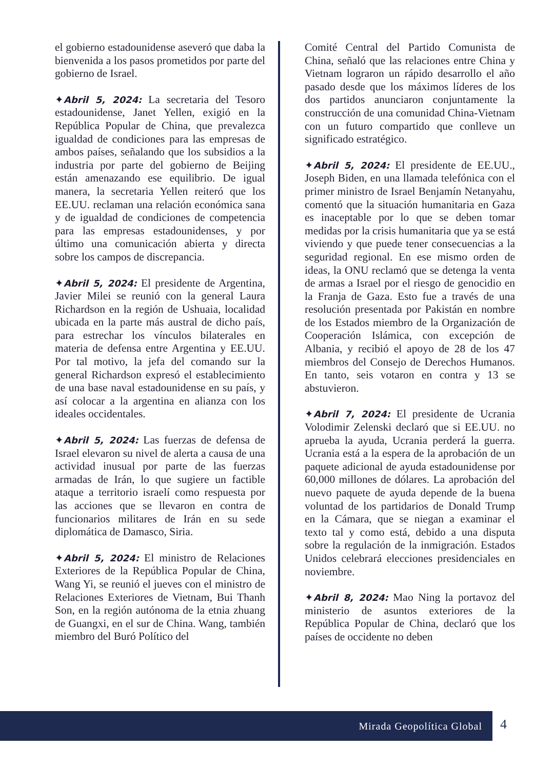el gobierno estadounidense aseveró que daba la bienvenida a los pasos prometidos por parte del gobierno de Israel.
✦Abril 5, 2024: La secretaria del Tesoro estadounidense, Janet Yellen, exigió en la República Popular de China, que prevalezca igualdad de condiciones para las empresas de ambos países, señalando que los subsidios a la industria por parte del gobierno de Beijing están amenazando ese equilibrio. De igual manera, la secretaria Yellen reiteró que los EE.UU. reclaman una relación económica sana y de igualdad de condiciones de competencia para las empresas estadounidenses, y por último una comunicación abierta y directa sobre los campos de discrepancia.
✦Abril 5, 2024: El presidente de Argentina, Javier Milei se reunió con la general Laura Richardson en la región de Ushuaia, localidad ubicada en la parte más austral de dicho país, para estrechar los vínculos bilaterales en materia de defensa entre Argentina y EE.UU. Por tal motivo, la jefa del comando sur la general Richardson expresó el establecimiento de una base naval estadounidense en su país, y así colocar a la argentina en alianza con los ideales occidentales.
✦Abril 5, 2024: Las fuerzas de defensa de Israel elevaron su nivel de alerta a causa de una actividad inusual por parte de las fuerzas armadas de Irán, lo que sugiere un factible ataque a territorio israelí como respuesta por las acciones que se llevaron en contra de funcionarios militares de Irán en su sede diplomática de Damasco, Siria.
✦Abril 5, 2024: El ministro de Relaciones Exteriores de la República Popular de China, Wang Yi, se reunió el jueves con el ministro de Relaciones Exteriores de Vietnam, Bui Thanh Son, en la región autónoma de la etnia zhuang de Guangxi, en el sur de China. Wang, también miembro del Buró Político del
Comité Central del Partido Comunista de China, señaló que las relaciones entre China y Vietnam lograron un rápido desarrollo el año pasado desde que los máximos líderes de los dos partidos anunciaron conjuntamente la construcción de una comunidad China-Vietnam con un futuro compartido que conlleve un significado estratégico.
✦Abril 5, 2024: El presidente de EE.UU., Joseph Biden, en una llamada telefónica con el primer ministro de Israel Benjamín Netanyahu, comentó que la situación humanitaria en Gaza es inaceptable por lo que se deben tomar medidas por la crisis humanitaria que ya se está viviendo y que puede tener consecuencias a la seguridad regional. En ese mismo orden de ideas, la ONU reclamó que se detenga la venta de armas a Israel por el riesgo de genocidio en la Franja de Gaza. Esto fue a través de una resolución presentada por Pakistán en nombre de los Estados miembro de la Organización de Cooperación Islámica, con excepción de Albania, y recibió el apoyo de 28 de los 47 miembros del Consejo de Derechos Humanos. En tanto, seis votaron en contra y 13 se abstuvieron.
✦Abril 7, 2024: El presidente de Ucrania Volodimir Zelenski declaró que si EE.UU. no aprueba la ayuda, Ucrania perderá la guerra. Ucrania está a la espera de la aprobación de un paquete adicional de ayuda estadounidense por 60,000 millones de dólares. La aprobación del nuevo paquete de ayuda depende de la buena voluntad de los partidarios de Donald Trump en la Cámara, que se niegan a examinar el texto tal y como está, debido a una disputa sobre la regulación de la inmigración. Estados Unidos celebrará elecciones presidenciales en noviembre.
✦Abril 8, 2024: Mao Ning la portavoz del ministerio de asuntos exteriores de la República Popular de China, declaró que los países de occidente no deben
Mirada Geopolítica Global
4